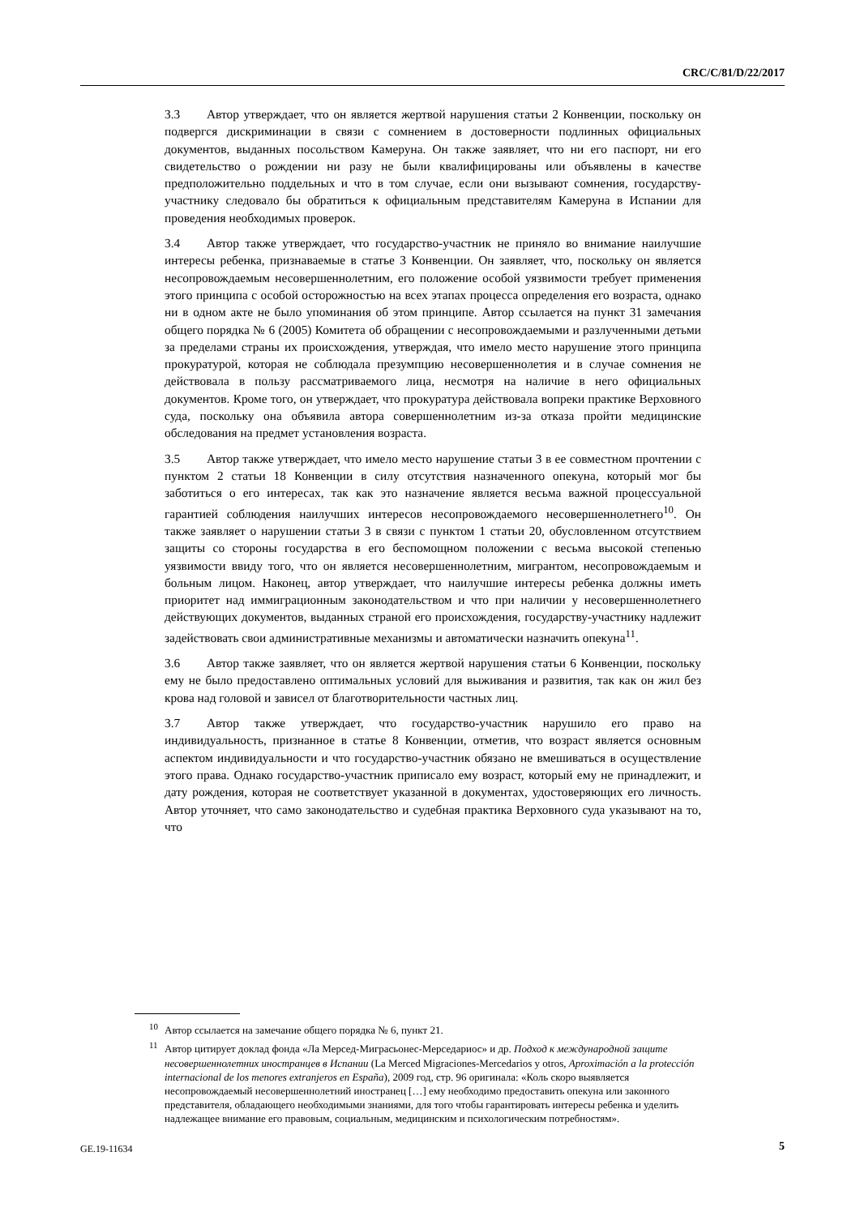CRC/C/81/D/22/2017
3.3 Автор утверждает, что он является жертвой нарушения статьи 2 Конвенции, поскольку он подвергся дискриминации в связи с сомнением в достоверности подлинных официальных документов, выданных посольством Камеруна. Он также заявляет, что ни его паспорт, ни его свидетельство о рождении ни разу не были квалифицированы или объявлены в качестве предположительно поддельных и что в том случае, если они вызывают сомнения, государству-участнику следовало бы обратиться к официальным представителям Камеруна в Испании для проведения необходимых проверок.
3.4 Автор также утверждает, что государство-участник не приняло во внимание наилучшие интересы ребенка, признаваемые в статье 3 Конвенции. Он заявляет, что, поскольку он является несопровождаемым несовершеннолетним, его положение особой уязвимости требует применения этого принципа с особой осторожностью на всех этапах процесса определения его возраста, однако ни в одном акте не было упоминания об этом принципе. Автор ссылается на пункт 31 замечания общего порядка № 6 (2005) Комитета об обращении с несопровождаемыми и разлученными детьми за пределами страны их происхождения, утверждая, что имело место нарушение этого принципа прокуратурой, которая не соблюдала презумпцию несовершеннолетия и в случае сомнения не действовала в пользу рассматриваемого лица, несмотря на наличие в него официальных документов. Кроме того, он утверждает, что прокуратура действовала вопреки практике Верховного суда, поскольку она объявила автора совершеннолетним из-за отказа пройти медицинские обследования на предмет установления возраста.
3.5 Автор также утверждает, что имело место нарушение статьи 3 в ее совместном прочтении с пунктом 2 статьи 18 Конвенции в силу отсутствия назначенного опекуна, который мог бы заботиться о его интересах, так как это назначение является весьма важной процессуальной гарантией соблюдения наилучших интересов несопровождаемого несовершеннолетнего<sup>10</sup>. Он также заявляет о нарушении статьи 3 в связи с пунктом 1 статьи 20, обусловленном отсутствием защиты со стороны государства в его беспомощном положении с весьма высокой степенью уязвимости ввиду того, что он является несовершеннолетним, мигрантом, несопровождаемым и больным лицом. Наконец, автор утверждает, что наилучшие интересы ребенка должны иметь приоритет над иммиграционным законодательством и что при наличии у несовершеннолетнего действующих документов, выданных страной его происхождения, государству-участнику надлежит задействовать свои административные механизмы и автоматически назначить опекуна<sup>11</sup>.
3.6 Автор также заявляет, что он является жертвой нарушения статьи 6 Конвенции, поскольку ему не было предоставлено оптимальных условий для выживания и развития, так как он жил без крова над головой и зависел от благотворительности частных лиц.
3.7 Автор также утверждает, что государство-участник нарушило его право на индивидуальность, признанное в статье 8 Конвенции, отметив, что возраст является основным аспектом индивидуальности и что государство-участник обязано не вмешиваться в осуществление этого права. Однако государство-участник приписало ему возраст, который ему не принадлежит, и дату рождения, которая не соответствует указанной в документах, удостоверяющих его личность. Автор уточняет, что само законодательство и судебная практика Верховного суда указывают на то, что
<sup>10</sup> Автор ссылается на замечание общего порядка № 6, пункт 21.
<sup>11</sup> Автор цитирует доклад фонда «Ла Мерсед-Миграсьонес-Мерседариос» и др. Подход к международной защите несовершеннолетних иностранцев в Испании (La Merced Migraciones-Mercedarios y otros, Aproximación a la protección internacional de los menores extranjeros en España), 2009 год, стр. 96 оригинала: «Коль скоро выявляется несопровождаемый несовершеннолетний иностранец […] ему необходимо предоставить опекуна или законного представителя, обладающего необходимыми знаниями, для того чтобы гарантировать интересы ребенка и уделить надлежащее внимание его правовым, социальным, медицинским и психологическим потребностям».
GE.19-11634 5